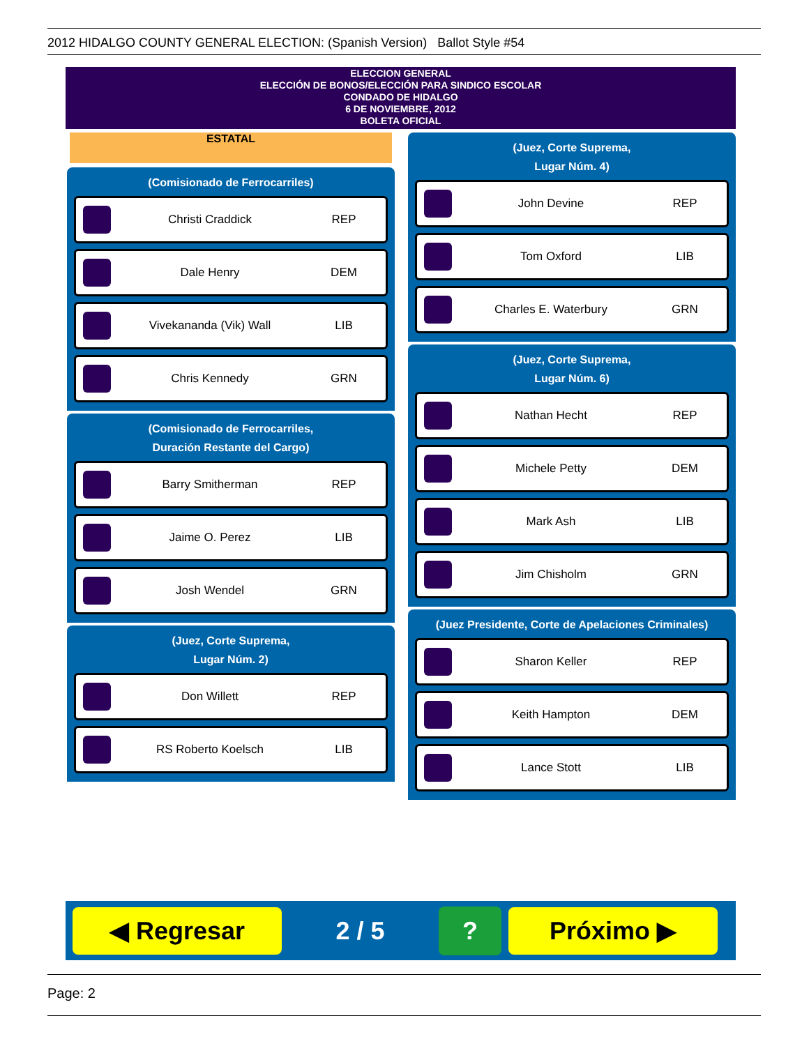2012 HIDALGO COUNTY GENERAL ELECTION: (Spanish Version) Ballot Style #54
ELECCION GENERAL
ELECCIÓN DE BONOS/ELECCIÓN PARA SINDICO ESCOLAR
CONDADO DE HIDALGO
6 DE NOVIEMBRE, 2012
BOLETA OFICIAL
ESTATAL
(Comisionado de Ferrocarriles)
Christi Craddick REP
Dale Henry DEM
Vivekananda (Vik) Wall LIB
Chris Kennedy GRN
(Comisionado de Ferrocarriles,
Duración Restante del Cargo)
Barry Smitherman REP
Jaime O. Perez LIB
Josh Wendel GRN
(Juez, Corte Suprema,
Lugar Núm. 2)
Don Willett REP
RS Roberto Koelsch LIB
(Juez, Corte Suprema,
Lugar Núm. 4)
John Devine REP
Tom Oxford LIB
Charles E. Waterbury GRN
(Juez, Corte Suprema,
Lugar Núm. 6)
Nathan Hecht REP
Michele Petty DEM
Mark Ash LIB
Jim Chisholm GRN
(Juez Presidente, Corte de Apelaciones Criminales)
Sharon Keller REP
Keith Hampton DEM
Lance Stott LIB
◀ Regresar
2 / 5
?
Próximo ▶
Page: 2